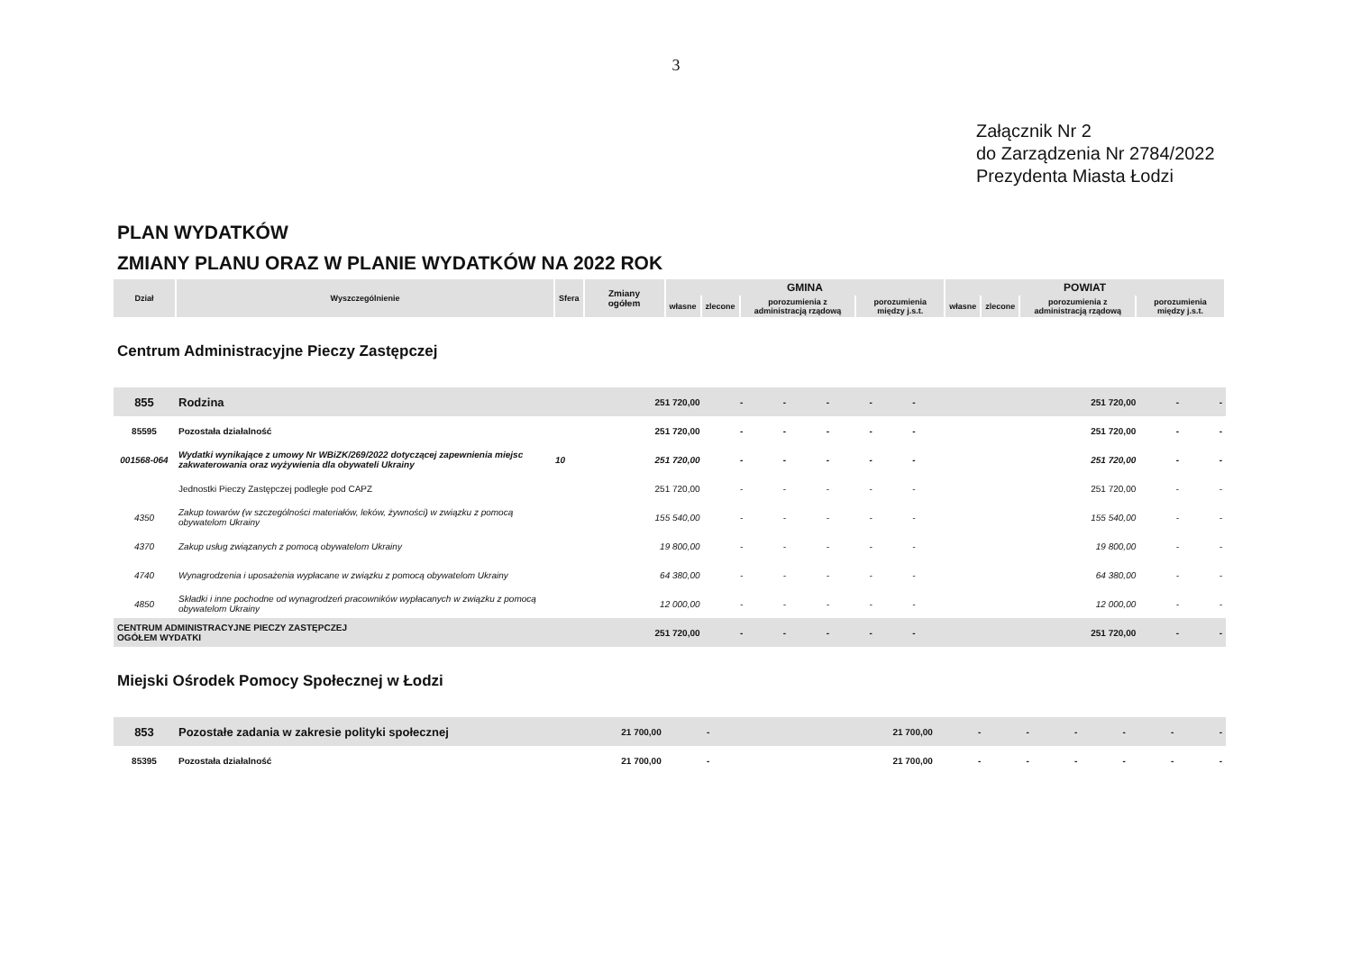3
Załącznik Nr 2
do Zarządzenia Nr 2784/2022
Prezydenta Miasta Łodzi
PLAN WYDATKÓW
ZMIANY PLANU ORAZ W PLANIE WYDATKÓW NA 2022 ROK
| Dział | Wyszczególnienie | Sfera | Zmiany ogółem | GMINA | | | | POWIAT | | | |
| --- | --- | --- | --- | --- | --- | --- | --- | --- | --- | --- | --- |
| | | | | własne | zlecone | porozumienia z administracją rządową | porozumienia między j.s.t. | własne | zlecone | porozumienia z administracją rządową | porozumienia między j.s.t. |
Centrum Administracyjne Pieczy Zastępczej
| 855 | Rodzina | | 251 720,00 | - | - | - | - | - | 251 720,00 | - | - |
| 85595 | Pozostała działalność | | 251 720,00 | - | - | - | - | - | 251 720,00 | - | - |
| 001568-064 | Wydatki wynikające z umowy Nr WBiZK/269/2022 dotyczącej zapewnienia miejsc zakwaterowania oraz wyżywienia dla obywateli Ukrainy | 10 | 251 720,00 | - | - | - | - | - | 251 720,00 | - | - |
| | Jednostki Pieczy Zastępczej podległe pod CAPZ | | 251 720,00 | - | - | - | - | - | 251 720,00 | - | - |
| 4350 | Zakup towarów (w szczególności materiałów, leków, żywności) w związku z pomocą obywatelom Ukrainy | | 155 540,00 | - | - | - | - | - | 155 540,00 | - | - |
| 4370 | Zakup usług związanych z pomocą obywatelom Ukrainy | | 19 800,00 | - | - | - | - | - | 19 800,00 | - | - |
| 4740 | Wynagrodzenia i uposażenia wypłacane w związku z pomocą obywatelom Ukrainy | | 64 380,00 | - | - | - | - | - | 64 380,00 | - | - |
| 4850 | Składki i inne pochodne od wynagrodzeń pracowników wypłacanych w związku z pomocą obywatelom Ukrainy | | 12 000,00 | - | - | - | - | - | 12 000,00 | - | - |
| CENTRUM ADMINISTRACYJNE PIECZY ZASTĘPCZEJ OGÓŁEM WYDATKI | | | 251 720,00 | - | - | - | - | - | 251 720,00 | - | - |
Miejski Ośrodek Pomocy Społecznej w Łodzi
| 853 | Pozostałe zadania w zakresie polityki społecznej | | 21 700,00 | - | 21 700,00 | - | - | - | - | - | - |
| 85395 | Pozostała działalność | | 21 700,00 | - | 21 700,00 | - | - | - | - | - | - |